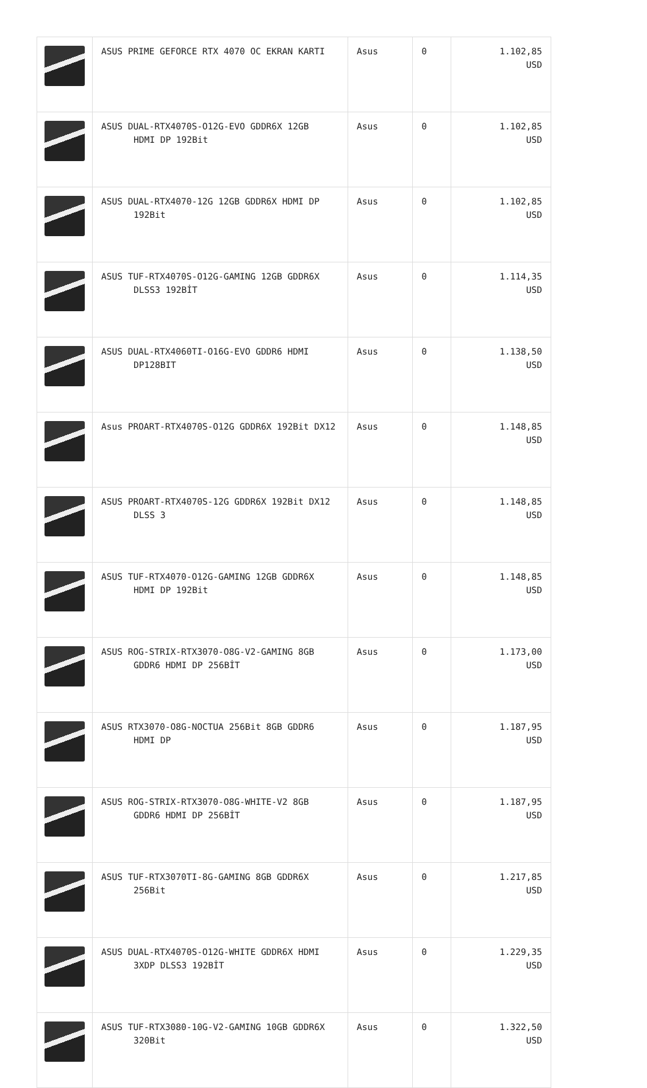| | ASUS PRIME GEFORCE RTX 4070 OC EKRAN KARTI | Asus | 0 | 1.102,85 USD |
| | ASUS DUAL-RTX4070S-O12G-EVO GDDR6X 12GB HDMI DP 192Bit | Asus | 0 | 1.102,85 USD |
| | ASUS DUAL-RTX4070-12G 12GB GDDR6X HDMI DP 192Bit | Asus | 0 | 1.102,85 USD |
| | ASUS TUF-RTX4070S-O12G-GAMING 12GB GDDR6X DLSS3 192BİT | Asus | 0 | 1.114,35 USD |
| | ASUS DUAL-RTX4060TI-O16G-EVO GDDR6 HDMI DP128BIT | Asus | 0 | 1.138,50 USD |
| | Asus PROART-RTX4070S-O12G GDDR6X 192Bit DX12 | Asus | 0 | 1.148,85 USD |
| | ASUS PROART-RTX4070S-12G GDDR6X 192Bit DX12 DLSS 3 | Asus | 0 | 1.148,85 USD |
| | ASUS TUF-RTX4070-O12G-GAMING 12GB GDDR6X HDMI DP 192Bit | Asus | 0 | 1.148,85 USD |
| | ASUS ROG-STRIX-RTX3070-O8G-V2-GAMING 8GB GDDR6 HDMI DP 256BİT | Asus | 0 | 1.173,00 USD |
| | ASUS RTX3070-O8G-NOCTUA 256Bit 8GB GDDR6 HDMI DP | Asus | 0 | 1.187,95 USD |
| | ASUS ROG-STRIX-RTX3070-O8G-WHITE-V2 8GB GDDR6 HDMI DP 256BİT | Asus | 0 | 1.187,95 USD |
| | ASUS TUF-RTX3070TI-8G-GAMING 8GB GDDR6X 256Bit | Asus | 0 | 1.217,85 USD |
| | ASUS DUAL-RTX4070S-O12G-WHITE GDDR6X HDMI 3XDP DLSS3 192BİT | Asus | 0 | 1.229,35 USD |
| | ASUS TUF-RTX3080-10G-V2-GAMING 10GB GDDR6X 320Bit | Asus | 0 | 1.322,50 USD |